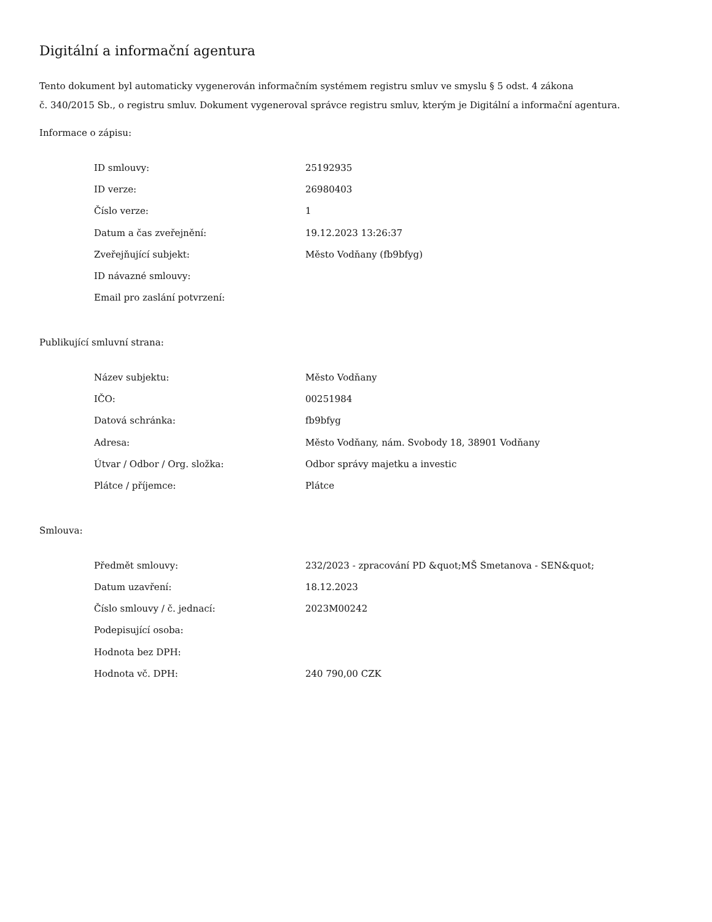Digitální a informační agentura
Tento dokument byl automaticky vygenerován informačním systémem registru smluv ve smyslu § 5 odst. 4 zákona
č. 340/2015 Sb., o registru smluv. Dokument vygeneroval správce registru smluv, kterým je Digitální a informační agentura.
Informace o zápisu:
| ID smlouvy: | 25192935 |
| ID verze: | 26980403 |
| Číslo verze: | 1 |
| Datum a čas zveřejnění: | 19.12.2023 13:26:37 |
| Zveřejňující subjekt: | Město Vodňany (fb9bfyg) |
| ID návazné smlouvy: | |
| Email pro zaslání potvrzení: | |
Publikující smluvní strana:
| Název subjektu: | Město Vodňany |
| IČO: | 00251984 |
| Datová schránka: | fb9bfyg |
| Adresa: | Město Vodňany, nám. Svobody 18, 38901 Vodňany |
| Útvar / Odbor / Org. složka: | Odbor správy majetku a investic |
| Plátce / příjemce: | Plátce |
Smlouva:
| Předmět smlouvy: | 232/2023 - zpracování PD &quot;MŠ Smetanova - SEN&quot; |
| Datum uzavření: | 18.12.2023 |
| Číslo smlouvy / č. jednací: | 2023M00242 |
| Podepisující osoba: | |
| Hodnota bez DPH: | |
| Hodnota vč. DPH: | 240 790,00 CZK |